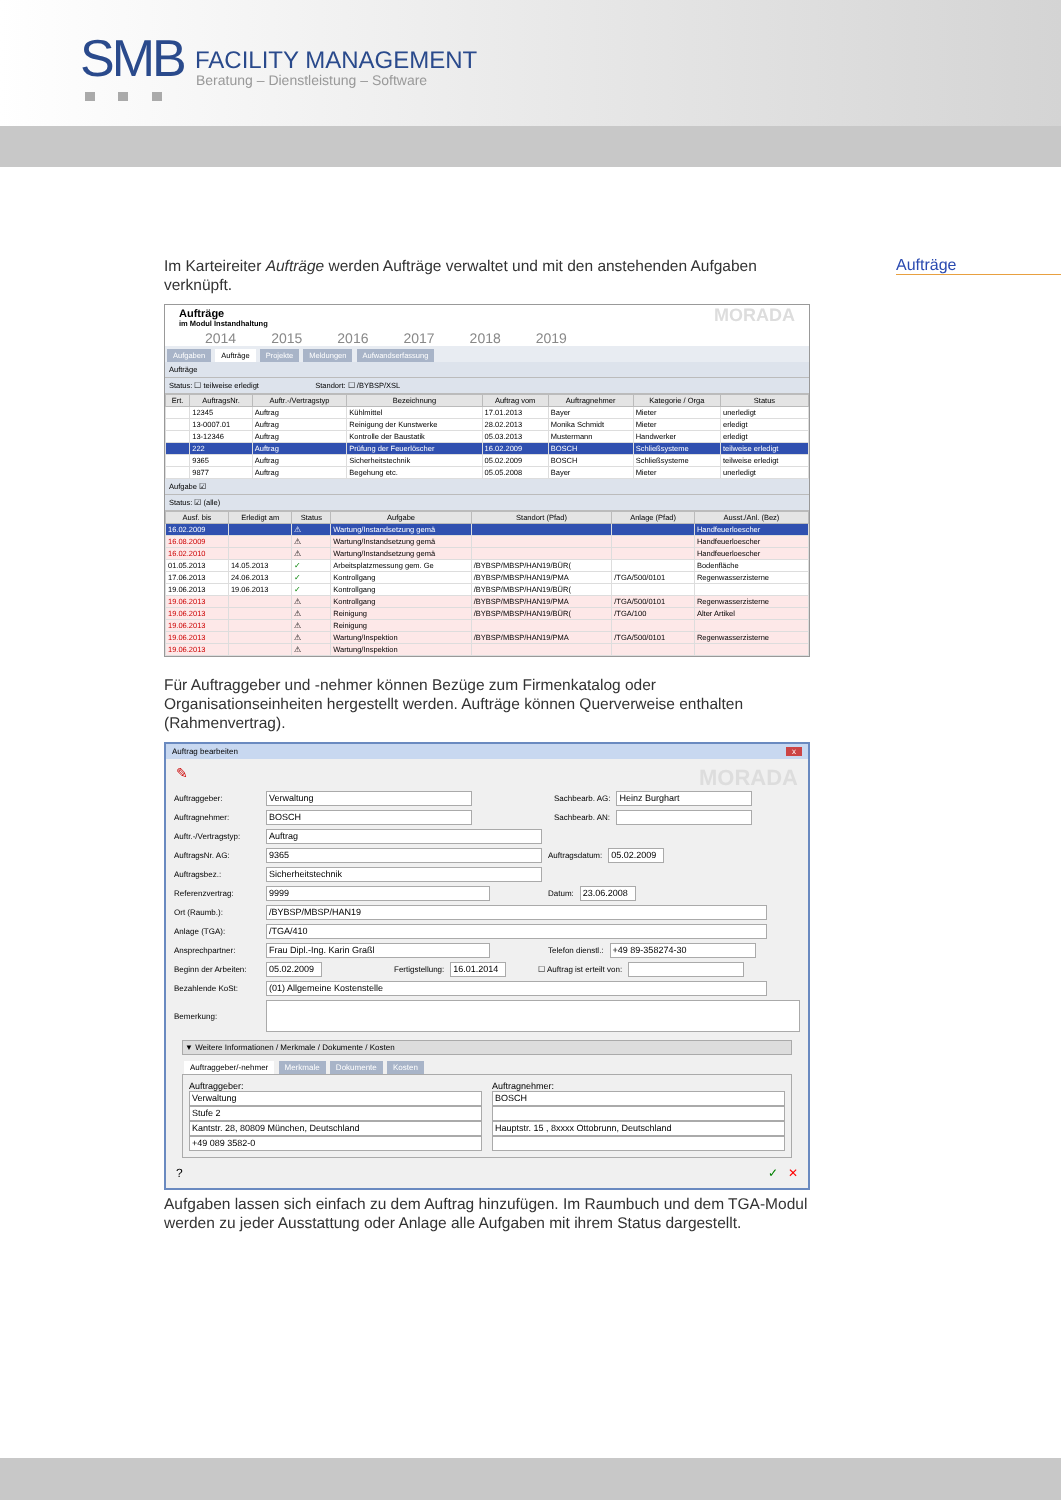SMB FACILITY MANAGEMENT
Beratung – Dienstleistung – Software
Aufträge
Im Karteireiter Aufträge werden Aufträge verwaltet und mit den anstehenden Aufgaben verknüpft.
Aufträge
im Modul Instandhaltung MORADA
2014 2015 2016 2017 2018 2019
Aufgaben Aufträge Projekte Meldungen Aufwandserfassung
Aufträge
Status: ☐ teilweise erledigt Standort: ☐ /BYBSP/XSL
| Ert. | AuftragsNr. | Auftr.-/Vertragstyp | Bezeichnung | Auftrag vom | Auftragnehmer | Kategorie / Orga | Status |
| --- | --- | --- | --- | --- | --- | --- | --- |
| | 12345 | Auftrag | Kühlmittel | 17.01.2013 | Bayer | Mieter | unerledigt |
| | 13-0007.01 | Auftrag | Reinigung der Kunstwerke | 28.02.2013 | Monika Schmidt | Mieter | erledigt |
| | 13-12346 | Auftrag | Kontrolle der Baustatik | 05.03.2013 | Mustermann | Handwerker | erledigt |
| | 222 | Auftrag | Prüfung der Feuerlöscher | 16.02.2009 | BOSCH | Schließsysteme | teilweise erledigt |
| | 9365 | Auftrag | Sicherheitstechnik | 05.02.2009 | BOSCH | Schließsysteme | teilweise erledigt |
| | 9877 | Auftrag | Begehung etc. | 05.05.2008 | Bayer | Mieter | unerledigt |
Aufgabe ☑
Status: ☑ (alle)
| Ausf. bis | Erledigt am | Status | Aufgabe | Standort (Pfad) | Anlage (Pfad) | Ausst./Anl. (Bez) |
| --- | --- | --- | --- | --- | --- | --- |
| 16.02.2009 | | ⚠ | Wartung/Instandsetzung gemä | | | Handfeuerloescher |
| 16.08.2009 | | ⚠ | Wartung/Instandsetzung gemä | | | Handfeuerloescher |
| 16.02.2010 | | ⚠ | Wartung/Instandsetzung gemä | | | Handfeuerloescher |
| 01.05.2013 | 14.05.2013 | ✓ | Arbeitsplatzmessung gem. Ge | /BYBSP/MBSP/HAN19/BÜR( | | Bodenfläche |
| 17.06.2013 | 24.06.2013 | ✓ | Kontrollgang | /BYBSP/MBSP/HAN19/PMA | /TGA/500/0101 | Regenwasserzisterne |
| 19.06.2013 | 19.06.2013 | ✓ | Kontrollgang | /BYBSP/MBSP/HAN19/BÜR( | | |
| 19.06.2013 | | ⚠ | Kontrollgang | /BYBSP/MBSP/HAN19/PMA | /TGA/500/0101 | Regenwasserzisterne |
| 19.06.2013 | | ⚠ | Reinigung | /BYBSP/MBSP/HAN19/BÜR( | /TGA/100 | Alter Artikel |
| 19.06.2013 | | ⚠ | Reinigung | | | |
| 19.06.2013 | | ⚠ | Wartung/Inspektion | /BYBSP/MBSP/HAN19/PMA | /TGA/500/0101 | Regenwasserzisterne |
| 19.06.2013 | | ⚠ | Wartung/Inspektion | | | |
Für Auftraggeber und -nehmer können Bezüge zum Firmenkatalog oder Organisationseinheiten hergestellt werden. Aufträge können Querverweise enthalten (Rahmenvertrag).
Auftrag bearbeiten x
✎ MORADA
Auftraggeber: Verwaltung Sachbearb. AG: Heinz Burghart
Auftragnehmer: BOSCH Sachbearb. AN:
Auftr.-/Vertragstyp: Auftrag
AuftragsNr. AG: 9365 Auftragsdatum: 05.02.2009
Auftragsbez.: Sicherheitstechnik
Referenzvertrag: 9999 Datum: 23.06.2008
Ort (Raumb.): /BYBSP/MBSP/HAN19
Anlage (TGA): /TGA/410
Ansprechpartner: Frau Dipl.-Ing. Karin Graßl Telefon dienstl.: +49 89-358274-30
Beginn der Arbeiten: 05.02.2009 Fertigstellung: 16.01.2014 ☐ Auftrag ist erteilt von:
Bezahlende KoSt: (01) Allgemeine Kostenstelle
Bemerkung:
▼ Weitere Informationen / Merkmale / Dokumente / Kosten
Auftraggeber/-nehmer Merkmale Dokumente Kosten
Auftraggeber:
Verwaltung
Stufe 2
Kantstr. 28, 80809 München, Deutschland
+49 089 3582-0
Auftragnehmer:
BOSCH
Hauptstr. 15 , 8xxxx Ottobrunn, Deutschland
? ✓ ✕
Aufgaben lassen sich einfach zu dem Auftrag hinzufügen. Im Raumbuch und dem TGA-Modul werden zu jeder Ausstattung oder Anlage alle Aufgaben mit ihrem Status dargestellt.